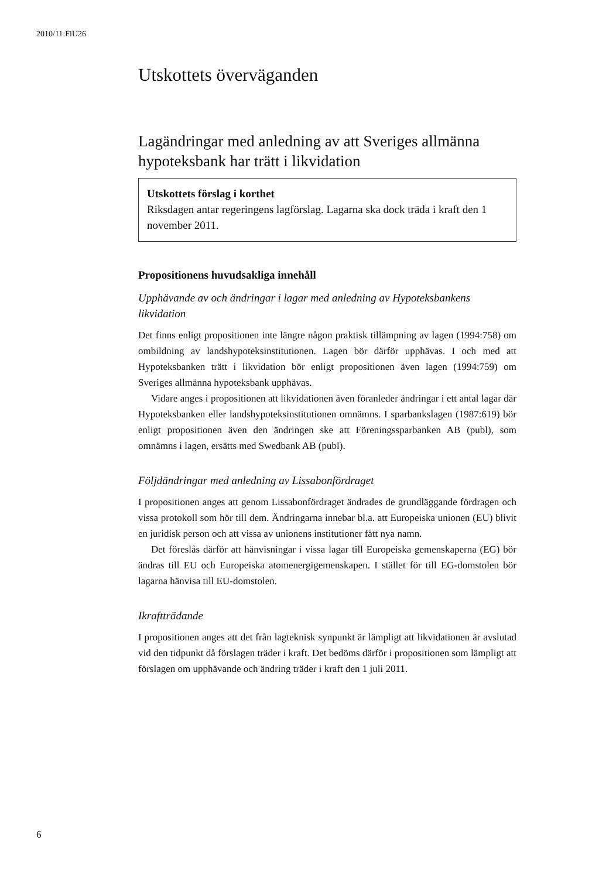2010/11:FiU26
Utskottets överväganden
Lagändringar med anledning av att Sveriges allmänna hypoteksbank har trätt i likvidation
Utskottets förslag i korthet
Riksdagen antar regeringens lagförslag. Lagarna ska dock träda i kraft den 1 november 2011.
Propositionens huvudsakliga innehåll
Upphävande av och ändringar i lagar med anledning av Hypoteksbankens likvidation
Det finns enligt propositionen inte längre någon praktisk tillämpning av lagen (1994:758) om ombildning av landshypoteksinstitutionen. Lagen bör därför upphävas. I och med att Hypoteksbanken trätt i likvidation bör enligt propositionen även lagen (1994:759) om Sveriges allmänna hypoteksbank upphävas.
Vidare anges i propositionen att likvidationen även föranleder ändringar i ett antal lagar där Hypoteksbanken eller landshypoteksinstitutionen omnämns. I sparbankslagen (1987:619) bör enligt propositionen även den ändringen ske att Föreningssparbanken AB (publ), som omnämns i lagen, ersätts med Swedbank AB (publ).
Följdändringar med anledning av Lissabonfördraget
I propositionen anges att genom Lissabonfördraget ändrades de grundläggande fördragen och vissa protokoll som hör till dem. Ändringarna innebar bl.a. att Europeiska unionen (EU) blivit en juridisk person och att vissa av unionens institutioner fått nya namn.
Det föreslås därför att hänvisningar i vissa lagar till Europeiska gemenskaperna (EG) bör ändras till EU och Europeiska atomenergigemenskapen. I stället för till EG-domstolen bör lagarna hänvisa till EU-domstolen.
Ikraftträdande
I propositionen anges att det från lagteknisk synpunkt är lämpligt att likvidationen är avslutad vid den tidpunkt då förslagen träder i kraft. Det bedöms därför i propositionen som lämpligt att förslagen om upphävande och ändring träder i kraft den 1 juli 2011.
6